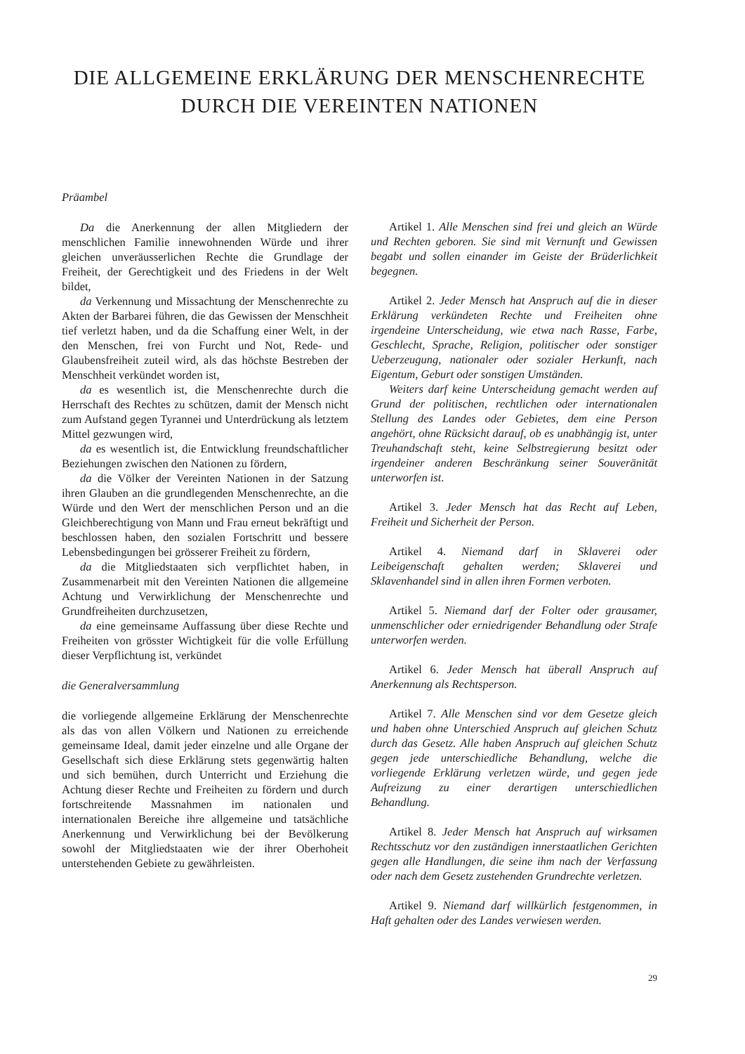DIE ALLGEMEINE ERKLÄRUNG DER MENSCHENRECHTE
DURCH DIE VEREINTEN NATIONEN
Präambel
Da die Anerkennung der allen Mitgliedern der menschlichen Familie innewohnenden Würde und ihrer gleichen unveräusserlichen Rechte die Grundlage der Freiheit, der Gerechtigkeit und des Friedens in der Welt bildet,
da Verkennung und Missachtung der Menschenrechte zu Akten der Barbarei führen, die das Gewissen der Menschheit tief verletzt haben, und da die Schaffung einer Welt, in der den Menschen, frei von Furcht und Not, Rede- und Glaubensfreiheit zuteil wird, als das höchste Bestreben der Menschheit verkündet worden ist,
da es wesentlich ist, die Menschenrechte durch die Herrschaft des Rechtes zu schützen, damit der Mensch nicht zum Aufstand gegen Tyrannei und Unterdrückung als letztem Mittel gezwungen wird,
da es wesentlich ist, die Entwicklung freundschaftlicher Beziehungen zwischen den Nationen zu fördern,
da die Völker der Vereinten Nationen in der Satzung ihren Glauben an die grundlegenden Menschenrechte, an die Würde und den Wert der menschlichen Person und an die Gleichberechtigung von Mann und Frau erneut bekräftigt und beschlossen haben, den sozialen Fortschritt und bessere Lebensbedingungen bei grösserer Freiheit zu fördern,
da die Mitgliedstaaten sich verpflichtet haben, in Zusammenarbeit mit den Vereinten Nationen die allgemeine Achtung und Verwirklichung der Menschenrechte und Grundfreiheiten durchzusetzen,
da eine gemeinsame Auffassung über diese Rechte und Freiheiten von grösster Wichtigkeit für die volle Erfüllung dieser Verpflichtung ist, verkündet
die Generalversammlung
die vorliegende allgemeine Erklärung der Menschenrechte als das von allen Völkern und Nationen zu erreichende gemeinsame Ideal, damit jeder einzelne und alle Organe der Gesellschaft sich diese Erklärung stets gegenwärtig halten und sich bemühen, durch Unterricht und Erziehung die Achtung dieser Rechte und Freiheiten zu fördern und durch fortschreitende Massnahmen im nationalen und internationalen Bereiche ihre allgemeine und tatsächliche Anerkennung und Verwirklichung bei der Bevölkerung sowohl der Mitgliedstaaten wie der ihrer Oberhoheit unterstehenden Gebiete zu gewährleisten.
Artikel 1. Alle Menschen sind frei und gleich an Würde und Rechten geboren. Sie sind mit Vernunft und Gewissen begabt und sollen einander im Geiste der Brüderlichkeit begegnen.
Artikel 2. Jeder Mensch hat Anspruch auf die in dieser Erklärung verkündeten Rechte und Freiheiten ohne irgendeine Unterscheidung, wie etwa nach Rasse, Farbe, Geschlecht, Sprache, Religion, politischer oder sonstiger Ueberzeugung, nationaler oder sozialer Herkunft, nach Eigentum, Geburt oder sonstigen Umständen.
Weiters darf keine Unterscheidung gemacht werden auf Grund der politischen, rechtlichen oder internationalen Stellung des Landes oder Gebietes, dem eine Person angehört, ohne Rücksicht darauf, ob es unabhängig ist, unter Treuhandschaft steht, keine Selbstregierung besitzt oder irgendeiner anderen Beschränkung seiner Souveränität unterworfen ist.
Artikel 3. Jeder Mensch hat das Recht auf Leben, Freiheit und Sicherheit der Person.
Artikel 4. Niemand darf in Sklaverei oder Leibeigenschaft gehalten werden; Sklaverei und Sklavenhandel sind in allen ihren Formen verboten.
Artikel 5. Niemand darf der Folter oder grausamer, unmenschlicher oder erniedrigender Behandlung oder Strafe unterworfen werden.
Artikel 6. Jeder Mensch hat überall Anspruch auf Anerkennung als Rechtsperson.
Artikel 7. Alle Menschen sind vor dem Gesetze gleich und haben ohne Unterschied Anspruch auf gleichen Schutz durch das Gesetz. Alle haben Anspruch auf gleichen Schutz gegen jede unterschiedliche Behandlung, welche die vorliegende Erklärung verletzen würde, und gegen jede Aufreizung zu einer derartigen unterschiedlichen Behandlung.
Artikel 8. Jeder Mensch hat Anspruch auf wirksamen Rechtsschutz vor den zuständigen innerstaatlichen Gerichten gegen alle Handlungen, die seine ihm nach der Verfassung oder nach dem Gesetz zustehenden Grundrechte verletzen.
Artikel 9. Niemand darf willkürlich festgenommen, in Haft gehalten oder des Landes verwiesen werden.
29